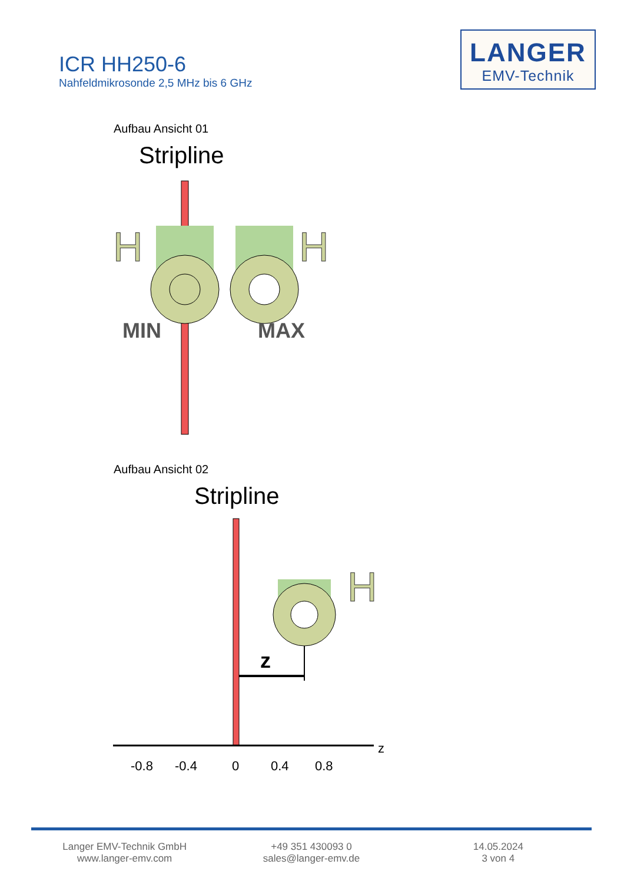ICR HH250-6
Nahfeldmikrosonde 2,5 MHz bis 6 GHz
LANGER
EMV-Technik
Aufbau Ansicht 01
Stripline
H
H
MIN
MAX
Aufbau Ansicht 02
Stripline
H
z
z
-0.8
-0.4
0
0.4
0.8
Langer EMV-Technik GmbH
www.langer-emv.com
+49 351 430093 0
sales@langer-emv.de
14.05.2024
3 von 4